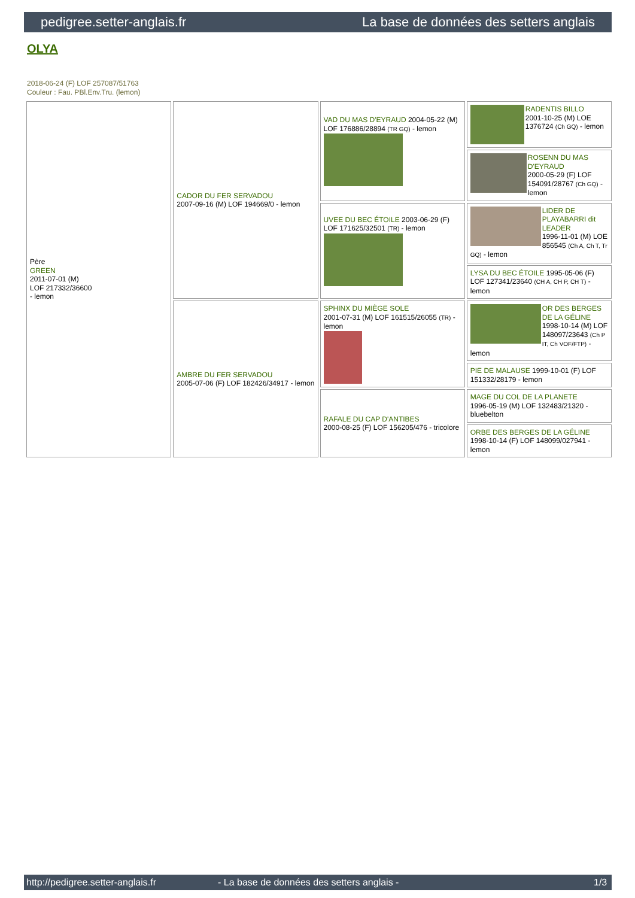pedigree.setter-anglais.fr La base de données des setters anglais
OLYA
2018-06-24 (F) LOF 257087/51763
Couleur : Fau. PBl.Env.Tru. (lemon)
| Père GREEN 2011-07-01 (M) LOF 217332/36600 - lemon | CADOR DU FER SERVADOU 2007-09-16 (M) LOF 194669/0 - lemon | VAD DU MAS D'EYRAUD 2004-05-22 (M) LOF 176886/28894 (TR GQ) - lemon | RADENTIS BILLO 2001-10-25 (M) LOE 1376724 (Ch GQ) - lemon |
| | | | ROSENN DU MAS D'EYRAUD 2000-05-29 (F) LOF 154091/28767 (Ch GQ) - lemon |
| | | UVEE DU BEC ÉTOILE 2003-06-29 (F) LOF 171625/32501 (TR) - lemon | LIDER DE PLAYABARRI dit LEADER 1996-11-01 (M) LOE 856545 (Ch A, Ch T, Tr GQ) - lemon |
| | | | LYSA DU BEC ÉTOILE 1995-05-06 (F) LOF 127341/23640 (CH A, CH P, CH T) - lemon |
| | AMBRE DU FER SERVADOU 2005-07-06 (F) LOF 182426/34917 - lemon | SPHINX DU MIÈGE SOLE 2001-07-31 (M) LOF 161515/26055 (TR) - lemon | OR DES BERGES DE LA GÉLINE 1998-10-14 (M) LOF 148097/23643 (Ch P IT, Ch VOF/FTP) - lemon |
| | | | PIE DE MALAUSE 1999-10-01 (F) LOF 151332/28179 - lemon |
| | | RAFALE DU CAP D'ANTIBES 2000-08-25 (F) LOF 156205/476 - tricolore | MAGE DU COL DE LA PLANETE 1996-05-19 (M) LOF 132483/21320 - bluebelton |
| | | | ORBE DES BERGES DE LA GÉLINE 1998-10-14 (F) LOF 148099/027941 - lemon |
http://pedigree.setter-anglais.fr - La base de données des setters anglais - 1/3